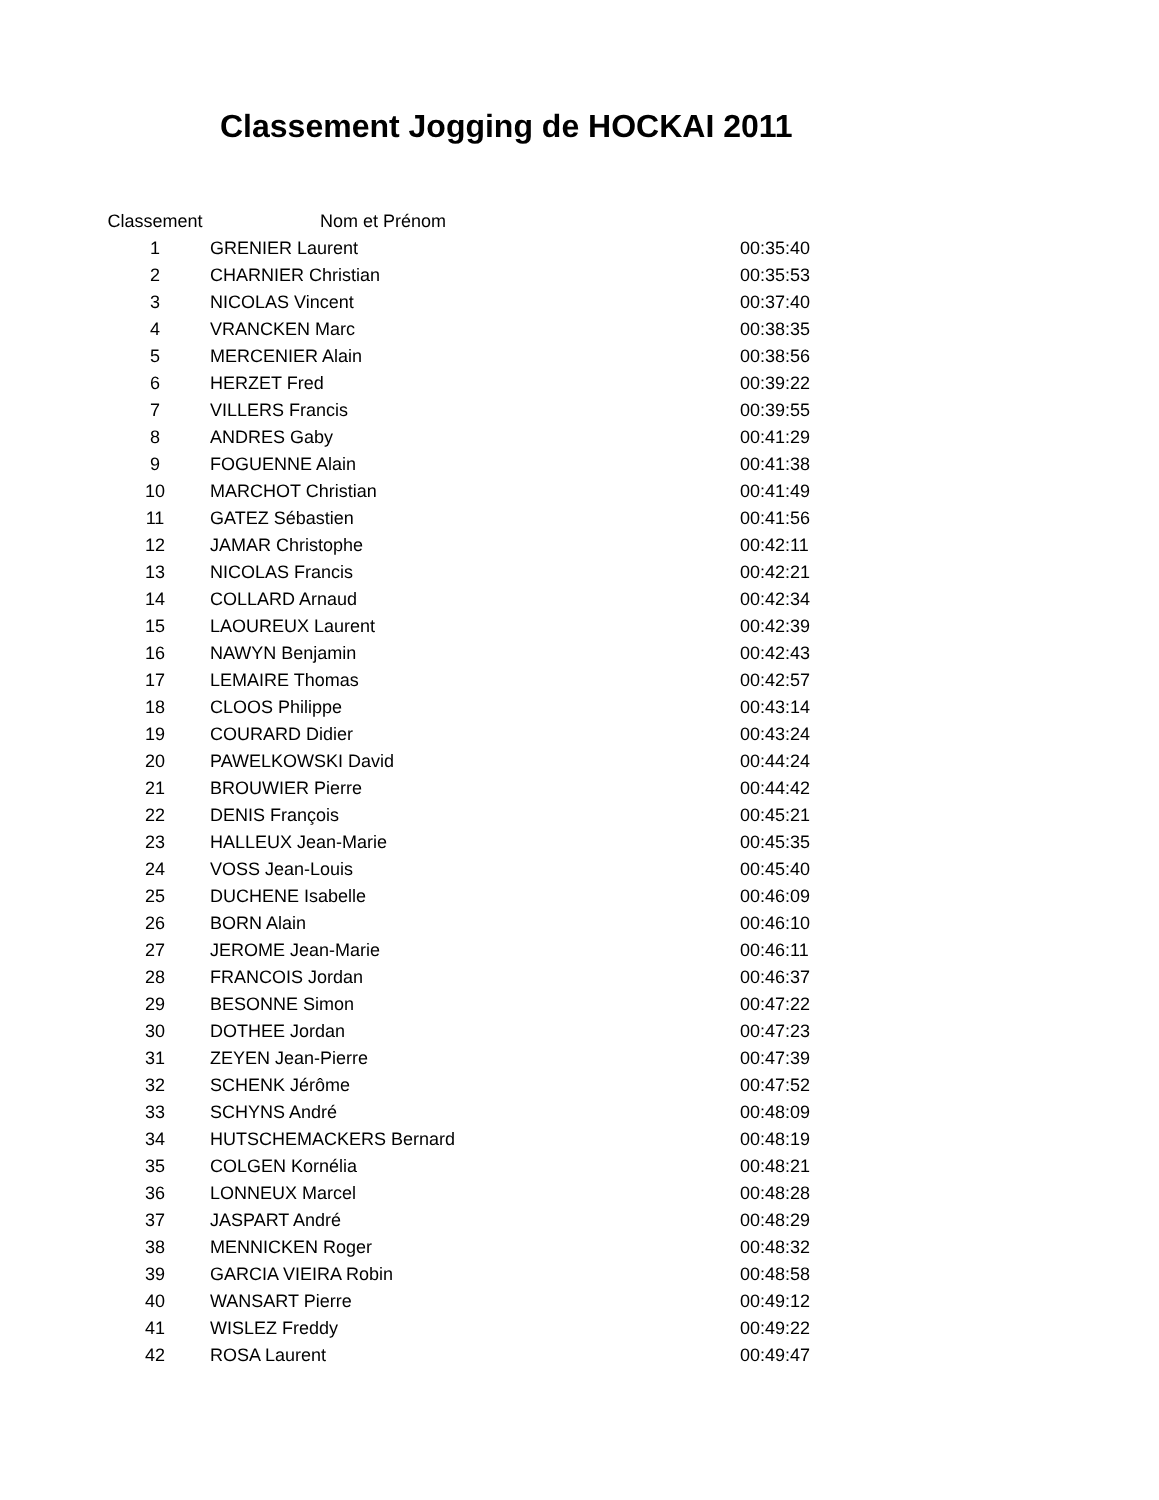Classement Jogging de HOCKAI 2011
| Classement | | Nom et Prénom | |
| --- | --- | --- | --- |
| 1 | GRENIER Laurent | | 00:35:40 |
| 2 | CHARNIER Christian | | 00:35:53 |
| 3 | NICOLAS Vincent | | 00:37:40 |
| 4 | VRANCKEN Marc | | 00:38:35 |
| 5 | MERCENIER Alain | | 00:38:56 |
| 6 | HERZET Fred | | 00:39:22 |
| 7 | VILLERS Francis | | 00:39:55 |
| 8 | ANDRES Gaby | | 00:41:29 |
| 9 | FOGUENNE Alain | | 00:41:38 |
| 10 | MARCHOT Christian | | 00:41:49 |
| 11 | GATEZ Sébastien | | 00:41:56 |
| 12 | JAMAR Christophe | | 00:42:11 |
| 13 | NICOLAS Francis | | 00:42:21 |
| 14 | COLLARD Arnaud | | 00:42:34 |
| 15 | LAOUREUX Laurent | | 00:42:39 |
| 16 | NAWYN Benjamin | | 00:42:43 |
| 17 | LEMAIRE Thomas | | 00:42:57 |
| 18 | CLOOS Philippe | | 00:43:14 |
| 19 | COURARD Didier | | 00:43:24 |
| 20 | PAWELKOWSKI David | | 00:44:24 |
| 21 | BROUWIER Pierre | | 00:44:42 |
| 22 | DENIS François | | 00:45:21 |
| 23 | HALLEUX Jean-Marie | | 00:45:35 |
| 24 | VOSS Jean-Louis | | 00:45:40 |
| 25 | DUCHENE Isabelle | | 00:46:09 |
| 26 | BORN Alain | | 00:46:10 |
| 27 | JEROME Jean-Marie | | 00:46:11 |
| 28 | FRANCOIS Jordan | | 00:46:37 |
| 29 | BESONNE Simon | | 00:47:22 |
| 30 | DOTHEE Jordan | | 00:47:23 |
| 31 | ZEYEN Jean-Pierre | | 00:47:39 |
| 32 | SCHENK Jérôme | | 00:47:52 |
| 33 | SCHYNS André | | 00:48:09 |
| 34 | HUTSCHEMACKERS Bernard | | 00:48:19 |
| 35 | COLGEN Kornélia | | 00:48:21 |
| 36 | LONNEUX Marcel | | 00:48:28 |
| 37 | JASPART André | | 00:48:29 |
| 38 | MENNICKEN Roger | | 00:48:32 |
| 39 | GARCIA VIEIRA Robin | | 00:48:58 |
| 40 | WANSART Pierre | | 00:49:12 |
| 41 | WISLEZ Freddy | | 00:49:22 |
| 42 | ROSA Laurent | | 00:49:47 |